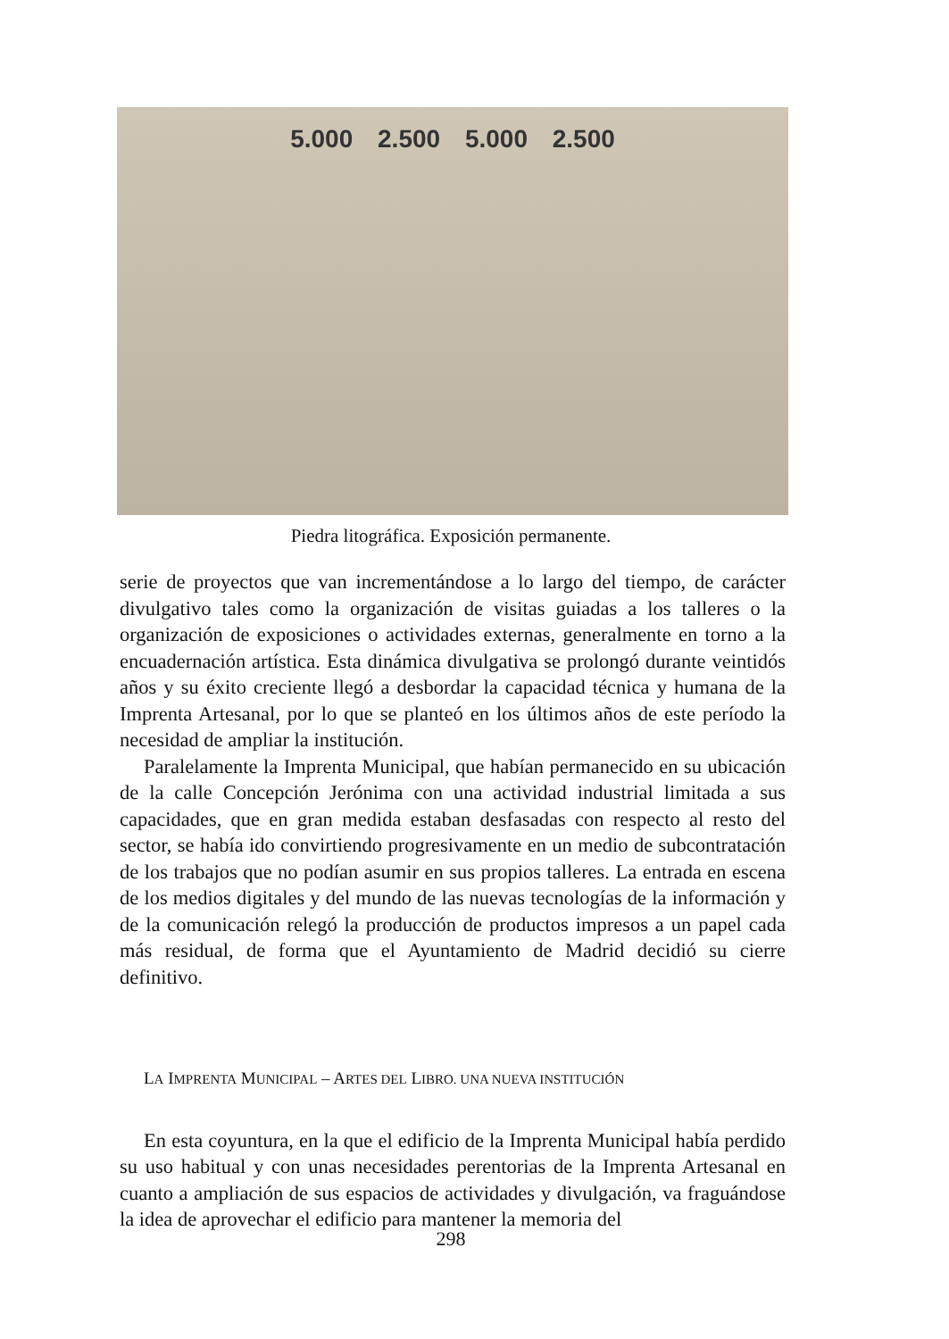5.000 2.500 5.000 2.500
Piedra litográfica. Exposición permanente.
serie de proyectos que van incrementándose a lo largo del tiempo, de carácter divulgativo tales como la organización de visitas guiadas a los talleres o la organización de exposiciones o actividades externas, generalmente en torno a la encuadernación artística. Esta dinámica divulgativa se prolongó durante veintidós años y su éxito creciente llegó a desbordar la capacidad técnica y humana de la Imprenta Artesanal, por lo que se planteó en los últimos años de este período la necesidad de ampliar la institución.
Paralelamente la Imprenta Municipal, que habían permanecido en su ubicación de la calle Concepción Jerónima con una actividad industrial limitada a sus capacidades, que en gran medida estaban desfasadas con respecto al resto del sector, se había ido convirtiendo progresivamente en un medio de subcontratación de los trabajos que no podían asumir en sus propios talleres. La entrada en escena de los medios digitales y del mundo de las nuevas tecnologías de la información y de la comunicación relegó la producción de productos impresos a un papel cada más residual, de forma que el Ayuntamiento de Madrid decidió su cierre definitivo.
LA IMPRENTA MUNICIPAL – ARTES DEL LIBRO. UNA NUEVA INSTITUCIÓN
En esta coyuntura, en la que el edificio de la Imprenta Municipal había perdido su uso habitual y con unas necesidades perentorias de la Imprenta Artesanal en cuanto a ampliación de sus espacios de actividades y divulgación, va fraguándose la idea de aprovechar el edificio para mantener la memoria del
298